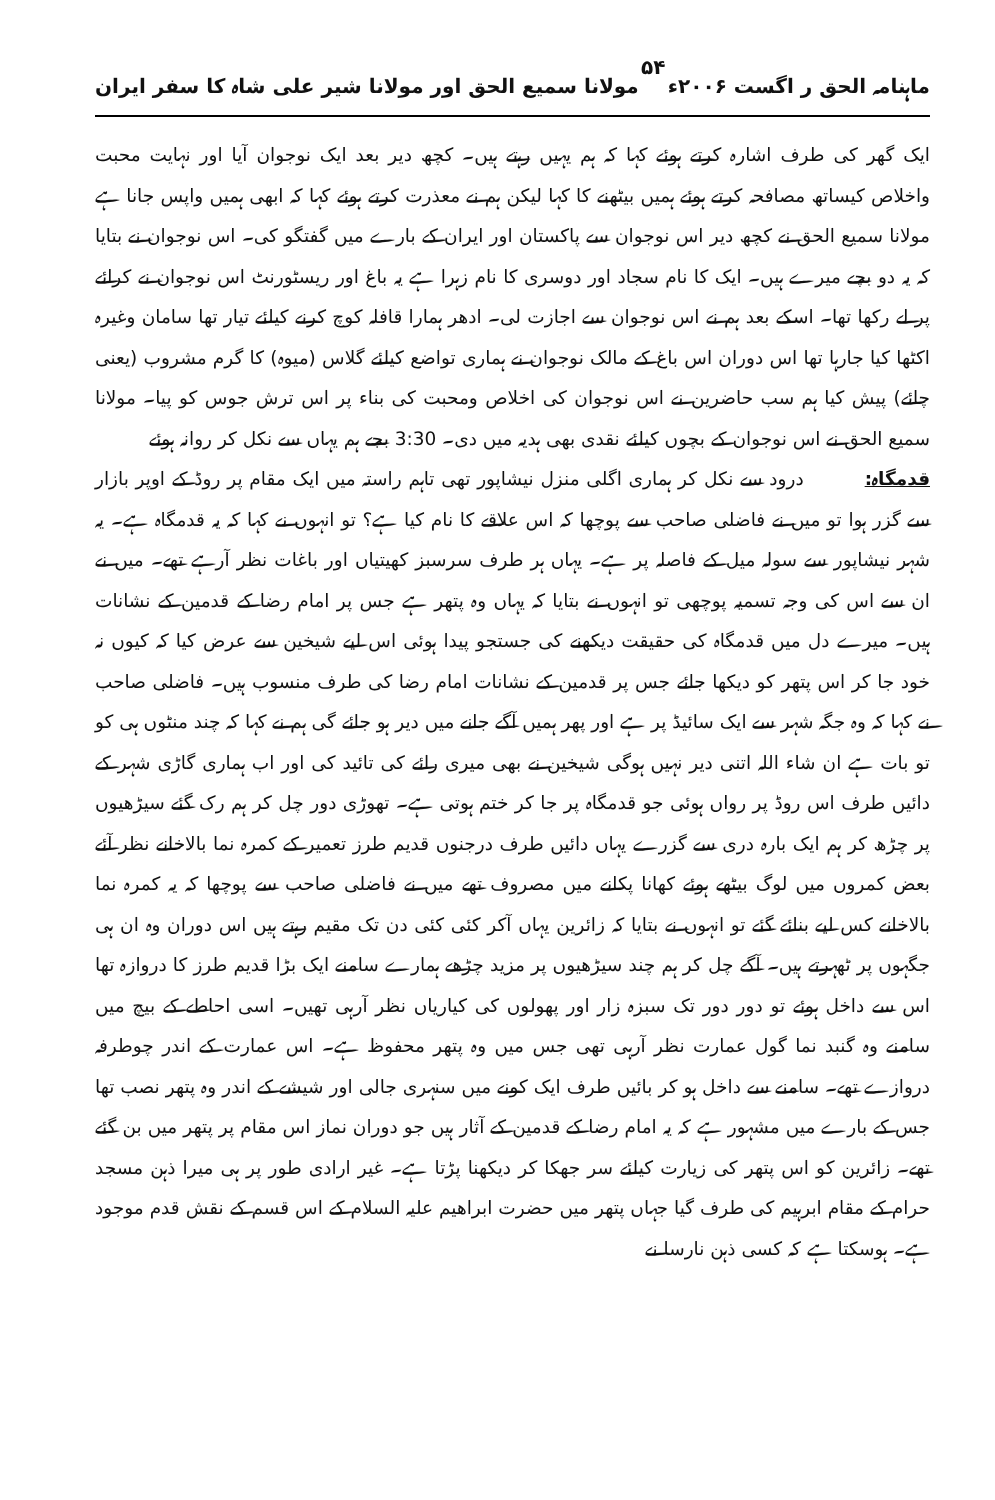ماہنامہ الحق ر اگست ۲۰۰۶ء ۵۴ مولانا سمیع الحق اور مولانا شیر علی شاہ کا سفر ایران
ایک گھر کی طرف اشارہ کرتے ہوئے کہا کہ ہم یہیں رہتے ہیں۔ کچھ دیر بعد ایک نوجوان آیا اور نہایت محبت واخلاص کیساتھ مصافحہ کرتے ہوئے ہمیں بیٹھنے کا کہا لیکن ہم نے معذرت کرتے ہوئے کہا کہ ابھی ہمیں واپس جانا ہے مولانا سمیع الحق نے کچھ دیر اس نوجوان سے پاکستان اور ایران کے بارے میں گفتگو کی۔ اس نوجوان نے بتایا کہ یہ دو بچے میرے ہیں۔ ایک کا نام سجاد اور دوسری کا نام زہرا ہے یہ باغ اور ریسٹورنٹ اس نوجوان نے کرائے پر لے رکھا تھا۔ اسکے بعد ہم نے اس نوجوان سے اجازت لی۔ ادھر ہمارا قافلہ کوچ کرنے کیلئے تیار تھا سامان وغیرہ اکٹھا کیا جارہا تھا اس دوران اس باغ کے مالک نوجوان نے ہماری تواضع کیلئے گلاس (میوہ) کا گرم مشروب (یعنی چائے) پیش کیا ہم سب حاضرین نے اس نوجوان کی اخلاص ومحبت کی بناء پر اس ترش جوس کو پیا۔ مولانا سمیع الحق نے اس نوجوان کے بچوں کیلئے نقدی بھی ہدیہ میں دی۔ 3:30 بجے ہم یہاں سے نکل کر روانہ ہوئے
قدمگاہ: درود سے نکل کر ہماری اگلی منزل نیشاپور تھی تاہم راستہ میں ایک مقام پر روڈ کے اوپر بازار سے گزر ہوا تو میں نے فاضلی صاحب سے پوچھا کہ اس علاقے کا نام کیا ہے؟ تو انہوں نے کہا کہ یہ قدمگاہ ہے۔ یہ شہر نیشاپور سے سولہ میل کے فاصلہ پر ہے۔ یہاں ہر طرف سرسبز کھیتیاں اور باغات نظر آرہے تھے۔ میں نے ان سے اس کی وجہ تسمیہ پوچھی تو انہوں نے بتایا کہ یہاں وہ پتھر ہے جس پر امام رضا کے قدمین کے نشانات ہیں۔ میرے دل میں قدمگاہ کی حقیقت دیکھنے کی جستجو پیدا ہوئی اس لیے شیخین سے عرض کیا کہ کیوں نہ خود جا کر اس پتھر کو دیکھا جائے جس پر قدمین کے نشانات امام رضا کی طرف منسوب ہیں۔ فاضلی صاحب نے کہا کہ وہ جگہ شہر سے ایک سائیڈ پر ہے اور پھر ہمیں آگے جانے میں دیر ہو جائے گی ہم نے کہا کہ چند منٹوں ہی کو تو بات ہے ان شاء اللہ اتنی دیر نہیں ہوگی شیخین نے بھی میری رائے کی تائید کی اور اب ہماری گاڑی شہر کے دائیں طرف اس روڈ پر رواں ہوئی جو قدمگاہ پر جا کر ختم ہوتی ہے۔ تھوڑی دور چل کر ہم رک گئے سیڑھیوں پر چڑھ کر ہم ایک بارہ دری سے گزرے یہاں دائیں طرف درجنوں قدیم طرز تعمیر کے کمرہ نما بالاخانے نظر آئے بعض کمروں میں لوگ بیٹھے ہوئے کھانا پکانے میں مصروف تھے میں نے فاضلی صاحب سے پوچھا کہ یہ کمرہ نما بالاخانے کس لیے بنائے گئے تو انہوں نے بتایا کہ زائرین یہاں آکر کئی کئی دن تک مقیم رہتے ہیں اس دوران وہ ان ہی جگہوں پر ٹھہرتے ہیں۔ آگے چل کر ہم چند سیڑھیوں پر مزید چڑھے ہمارے سامنے ایک بڑا قدیم طرز کا دروازہ تھا اس سے داخل ہوئے تو دور دور تک سبزہ زار اور پھولوں کی کیاریاں نظر آرہی تھیں۔ اسی احاطے کے بیچ میں سامنے وہ گنبد نما گول عمارت نظر آرہی تھی جس میں وہ پتھر محفوظ ہے۔ اس عمارت کے اندر چوطرفہ دروازے تھے۔ سامنے سے داخل ہو کر بائیں طرف ایک کونے میں سنہری جالی اور شیشے کے اندر وہ پتھر نصب تھا جس کے بارے میں مشہور ہے کہ یہ امام رضا کے قدمین کے آثار ہیں جو دوران نماز اس مقام پر پتھر میں بن گئے تھے۔ زائرین کو اس پتھر کی زیارت کیلئے سر جھکا کر دیکھنا پڑتا ہے۔ غیر ارادی طور پر ہی میرا ذہن مسجد حرام کے مقام ابرہیم کی طرف گیا جہاں پتھر میں حضرت ابراھیم علیہ السلام کے اس قسم کے نقش قدم موجود ہے۔ ہوسکتا ہے کہ کسی ذہن نارسا نے